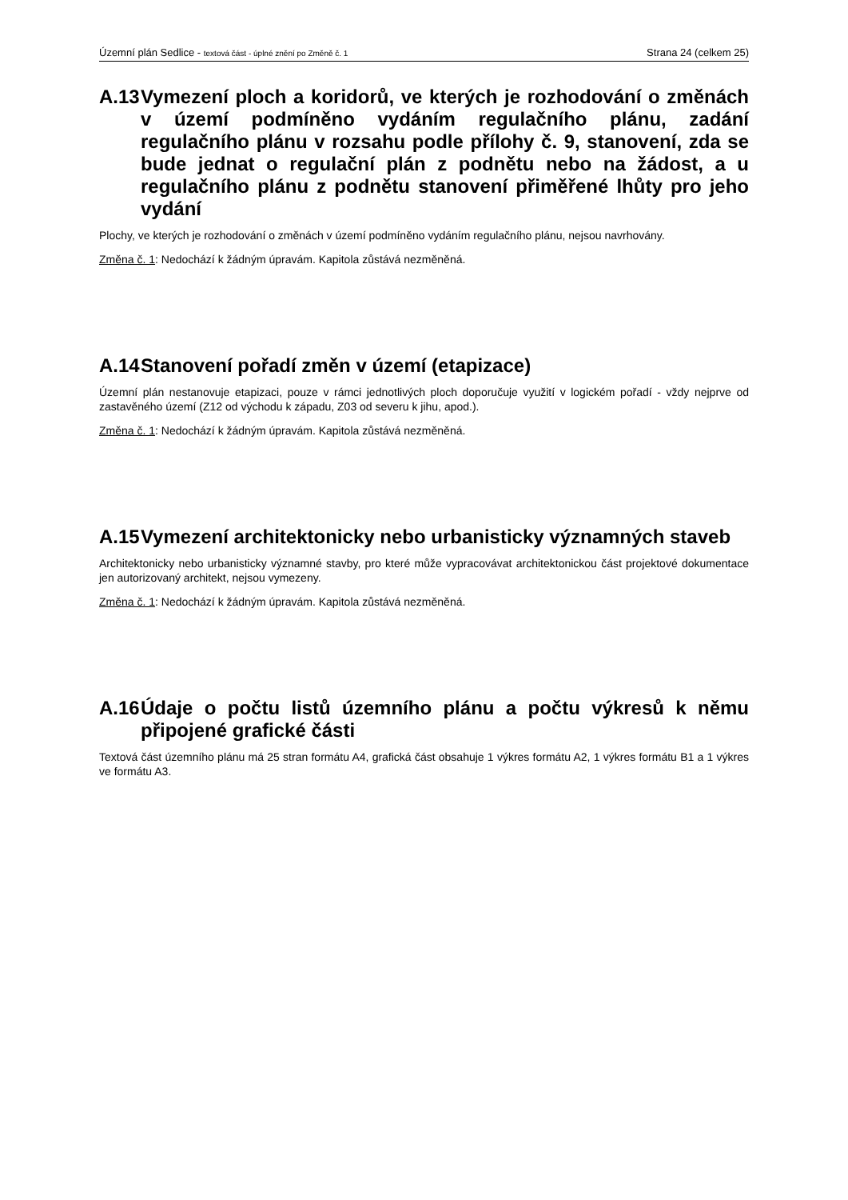Územní plán Sedlice - textová část - úplné znění po Změně č. 1 Strana 24 (celkem 25)
A.13 Vymezení ploch a koridorů, ve kterých je rozhodování o změnách v území podmíněno vydáním regulačního plánu, zadání regulačního plánu v rozsahu podle přílohy č. 9, stanovení, zda se bude jednat o regulační plán z podnětu nebo na žádost, a u regulačního plánu z podnětu stanovení přiměřené lhůty pro jeho vydání
Plochy, ve kterých je rozhodování o změnách v území podmíněno vydáním regulačního plánu, nejsou navrhovány.
Změna č. 1: Nedochází k žádným úpravám. Kapitola zůstává nezměněná.
A.14 Stanovení pořadí změn v území (etapizace)
Územní plán nestanovuje etapizaci, pouze v rámci jednotlivých ploch doporučuje využití v logickém pořadí - vždy nejprve od zastavěného území (Z12 od východu k západu, Z03 od severu k jihu, apod.).
Změna č. 1: Nedochází k žádným úpravám. Kapitola zůstává nezměněná.
A.15 Vymezení architektonicky nebo urbanisticky významných staveb
Architektonicky nebo urbanisticky významné stavby, pro které může vypracovávat architektonickou část projektové dokumentace jen autorizovaný architekt, nejsou vymezeny.
Změna č. 1: Nedochází k žádným úpravám. Kapitola zůstává nezměněná.
A.16 Údaje o počtu listů územního plánu a počtu výkresů k němu připojené grafické části
Textová část územního plánu má 25 stran formátu A4, grafická část obsahuje 1 výkres formátu A2, 1 výkres formátu B1 a 1 výkres ve formátu A3.